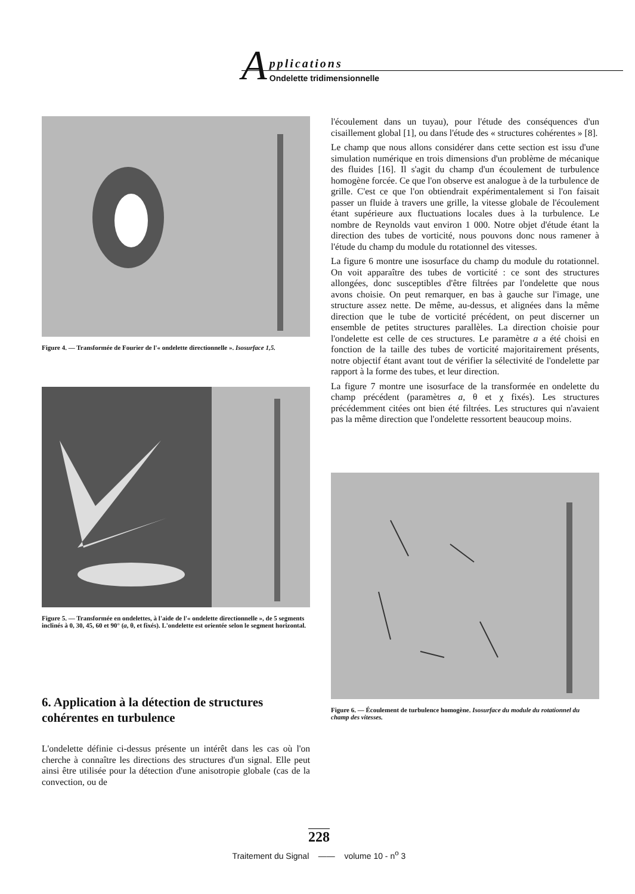A
pplications
Ondelette tridimensionnelle
Figure 4. — Transformée de Fourier de l'« ondelette directionnelle ». Isosurface 1,5.
Figure 5. — Transformée en ondelettes, à l'aide de l'« ondelette directionnelle », de 5 segments inclinés à 0, 30, 45, 60 et 90° (a, θ, et fixés). L'ondelette est orientée selon le segment horizontal.
6. Application à la détection de structures cohérentes en turbulence
L'ondelette définie ci-dessus présente un intérêt dans les cas où l'on cherche à connaître les directions des structures d'un signal. Elle peut ainsi être utilisée pour la détection d'une anisotropie globale (cas de la convection, ou de
l'écoulement dans un tuyau), pour l'étude des conséquences d'un cisaillement global [1], ou dans l'étude des « structures cohérentes » [8].
Le champ que nous allons considérer dans cette section est issu d'une simulation numérique en trois dimensions d'un problème de mécanique des fluides [16]. Il s'agit du champ d'un écoulement de turbulence homogène forcée. Ce que l'on observe est analogue à de la turbulence de grille. C'est ce que l'on obtiendrait expérimentalement si l'on faisait passer un fluide à travers une grille, la vitesse globale de l'écoulement étant supérieure aux fluctuations locales dues à la turbulence. Le nombre de Reynolds vaut environ 1 000. Notre objet d'étude étant la direction des tubes de vorticité, nous pouvons donc nous ramener à l'étude du champ du module du rotationnel des vitesses.
La figure 6 montre une isosurface du champ du module du rotationnel. On voit apparaître des tubes de vorticité : ce sont des structures allongées, donc susceptibles d'être filtrées par l'ondelette que nous avons choisie. On peut remarquer, en bas à gauche sur l'image, une structure assez nette. De même, au-dessus, et alignées dans la même direction que le tube de vorticité précédent, on peut discerner un ensemble de petites structures parallèles. La direction choisie pour l'ondelette est celle de ces structures. Le paramètre a a été choisi en fonction de la taille des tubes de vorticité majoritairement présents, notre objectif étant avant tout de vérifier la sélectivité de l'ondelette par rapport à la forme des tubes, et leur direction.
La figure 7 montre une isosurface de la transformée en ondelette du champ précédent (paramètres a, θ et χ fixés). Les structures précédemment citées ont bien été filtrées. Les structures qui n'avaient pas la même direction que l'ondelette ressortent beaucoup moins.
Figure 6. — Écoulement de turbulence homogène. Isosurface du module du rotationnel du champ des vitesses.
228
Traitement du Signal —— volume 10 - n<sup>o</sup> 3